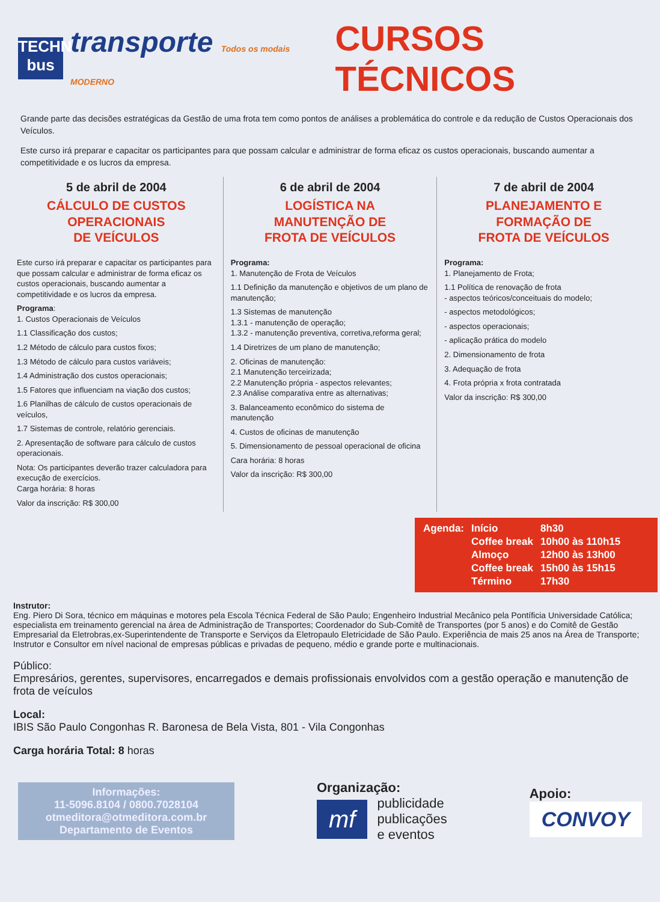TECHNI
bus
transporte Todos os modais MODERNO
CURSOS TÉCNICOS
Grande parte das decisões estratégicas da Gestão de uma frota tem como pontos de análises a problemática do controle e da redução de Custos Operacionais dos Veículos.
Este curso irá preparar e capacitar os participantes para que possam calcular e administrar de forma eficaz os custos operacionais, buscando aumentar a competitividade e os lucros da empresa.
5 de abril de 2004
CÁLCULO DE CUSTOS
OPERACIONAIS
DE VEÍCULOS
Este curso irá preparar e capacitar os participantes para que possam calcular e administrar de forma eficaz os custos operacionais, buscando aumentar a competitividade e os lucros da empresa.
Programa:
1. Custos Operacionais de Veículos
1.1 Classificação dos custos;
1.2 Método de cálculo para custos fixos;
1.3 Método de cálculo para custos variáveis;
1.4 Administração dos custos operacionais;
1.5 Fatores que influenciam na viação dos custos;
1.6 Planilhas de cálculo de custos operacionais de veículos,
1.7 Sistemas de controle, relatório gerenciais.
2. Apresentação de software para cálculo de custos operacionais.
Nota: Os participantes deverão trazer calculadora para execução de exercícios.
Carga horária: 8 horas
Valor da inscrição: R$ 300,00
6 de abril de 2004
LOGÍSTICA NA
MANUTENÇÃO DE
FROTA DE VEÍCULOS
Programa:
1. Manutenção de Frota de Veículos
1.1 Definição da manutenção e objetivos de um plano de manutenção;
1.3 Sistemas de manutenção
1.3.1 - manutenção de operação;
1.3.2 - manutenção preventiva, corretiva,reforma geral;
1.4 Diretrizes de um plano de manutenção;
2. Oficinas de manutenção:
2.1 Manutenção terceirizada;
2.2 Manutenção própria - aspectos relevantes;
2.3 Análise comparativa entre as alternativas;
3. Balanceamento econômico do sistema de manutenção
4. Custos de oficinas de manutenção
5. Dimensionamento de pessoal operacional de oficina
Cara horária: 8 horas
Valor da inscrição: R$ 300,00
7 de abril de 2004
PLANEJAMENTO E
FORMAÇÃO DE
FROTA DE VEÍCULOS
Programa:
1. Planejamento de Frota;
1.1 Política de renovação de frota
- aspectos teóricos/conceituais do modelo;
- aspectos metodológicos;
- aspectos operacionais;
- aplicação prática do modelo
2. Dimensionamento de frota
3. Adequação de frota
4. Frota própria x frota contratada
Valor da inscrição: R$ 300,00
| Agenda: | Início | 8h30 |
| | Coffee break | 10h00 às 110h15 |
| | Almoço | 12h00 às 13h00 |
| | Coffee break | 15h00 às 15h15 |
| | Término | 17h30 |
Instrutor:
Eng. Piero Di Sora, técnico em máquinas e motores pela Escola Técnica Federal de São Paulo; Engenheiro Industrial Mecânico pela Pontíficia Universidade Católica; especialista em treinamento gerencial na área de Administração de Transportes; Coordenador do Sub-Comitê de Transportes (por 5 anos) e do Comitê de Gestão Empresarial da Eletrobras,ex-Superintendente de Transporte e Serviços da Eletropaulo Eletricidade de São Paulo. Experiência de mais 25 anos na Área de Transporte; Instrutor e Consultor em nível nacional de empresas públicas e privadas de pequeno, médio e grande porte e multinacionais.
Público:
Empresários, gerentes, supervisores, encarregados e demais profissionais envolvidos com a gestão operação e manutenção de frota de veículos
Local:
IBIS São Paulo Congonhas R. Baronesa de Bela Vista, 801 - Vila Congonhas
Carga horária Total: 8 horas
Informações:
11-5096.8104 / 0800.7028104
otmeditora@otmeditora.com.br
Departamento de Eventos
Organização:
mf
publicidade
publicações
e eventos
Apoio:
CONVOY